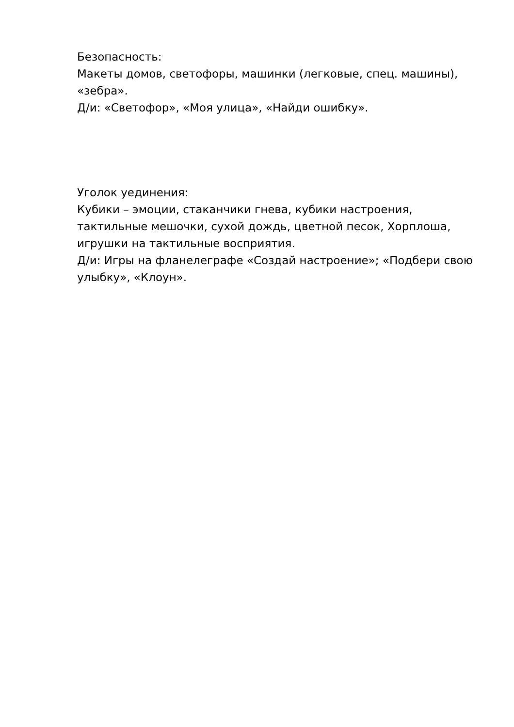Безопасность:
Макеты домов, светофоры, машинки (легковые, спец. машины), «зебра».
Д/и: «Светофор», «Моя улица», «Найди ошибку».
Уголок уединения:
Кубики – эмоции, стаканчики гнева, кубики настроения, тактильные мешочки, сухой дождь, цветной песок, Хорплоша, игрушки на тактильные восприятия.
Д/и: Игры на фланелеграфе «Создай настроение»; «Подбери свою улыбку», «Клоун».